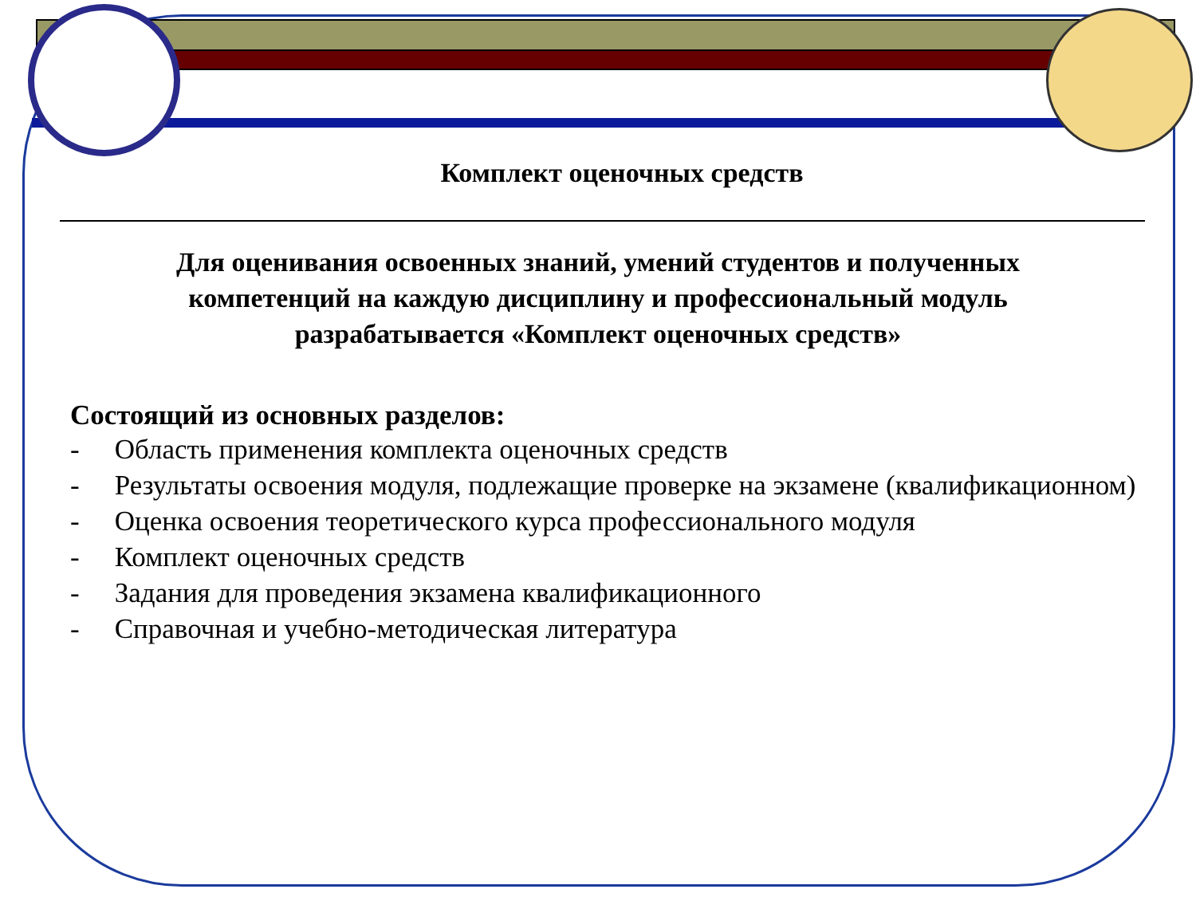Комплект оценочных средств
Для оценивания освоенных знаний, умений студентов и полученных компетенций на каждую дисциплину и профессиональный модуль разрабатывается «Комплект оценочных средств»
Состоящий из основных разделов:
- Область применения комплекта оценочных средств
- Результаты освоения модуля, подлежащие проверке на экзамене (квалификационном)
- Оценка освоения теоретического курса профессионального модуля
- Комплект оценочных средств
- Задания для проведения экзамена квалификационного
- Справочная и учебно-методическая литература